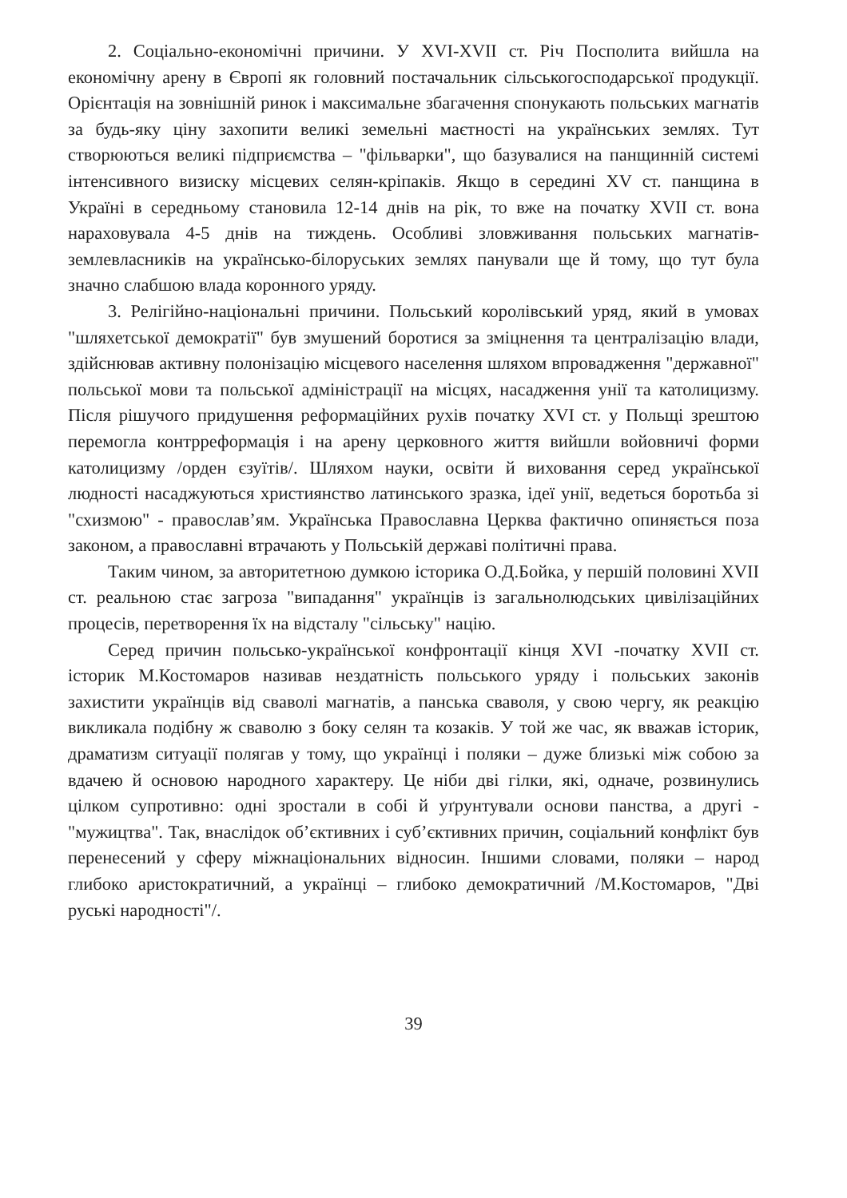2. Соціально-економічні причини. У XVI-XVII ст. Річ Посполита вийшла на економічну арену в Європі як головний постачальник сільськогосподарської продукції. Орієнтація на зовнішній ринок і максимальне збагачення спонукають польських магнатів за будь-яку ціну захопити великі земельні маєтності на українських землях. Тут створюються великі підприємства – "фільварки", що базувалися на панщинній системі інтенсивного визиску місцевих селян-кріпаків. Якщо в середині XV ст. панщина в Україні в середньому становила 12-14 днів на рік, то вже на початку XVII ст. вона нараховувала 4-5 днів на тиждень. Особливі зловживання польських магнатів-землевласників на українсько-білоруських землях панували ще й тому, що тут була значно слабшою влада коронного уряду.
3. Релігійно-національні причини. Польський королівський уряд, який в умовах "шляхетської демократії" був змушений боротися за зміцнення та централізацію влади, здійснював активну полонізацію місцевого населення шляхом впровадження "державної" польської мови та польської адміністрації на місцях, насадження унії та католицизму. Після рішучого придушення реформаційних рухів початку XVI ст. у Польщі зрештою перемогла контрреформація і на арену церковного життя вийшли войовничі форми католицизму /орден єзуїтів/. Шляхом науки, освіти й виховання серед української людності насаджуються християнство латинського зразка, ідеї унії, ведеться боротьба зі "схизмою" - православ’ям. Українська Православна Церква фактично опиняється поза законом, а православні втрачають у Польській державі політичні права.
Таким чином, за авторитетною думкою історика О.Д.Бойка, у першій половині XVII ст. реальною стає загроза "випадання" українців із загальнолюдських цивілізаційних процесів, перетворення їх на відсталу "сільську" націю.
Серед причин польсько-української конфронтації кінця XVI -початку XVII ст. історик М.Костомаров називав нездатність польського уряду і польських законів захистити українців від сваволі магнатів, а панська сваволя, у свою чергу, як реакцію викликала подібну ж сваволю з боку селян та козаків. У той же час, як вважав історик, драматизм ситуації полягав у тому, що українці і поляки – дуже близькі між собою за вдачею й основою народного характеру. Це ніби дві гілки, які, одначе, розвинулись цілком супротивно: одні зростали в собі й уґрунтували основи панства, а другі - "мужицтва". Так, внаслідок об’єктивних і суб’єктивних причин, соціальний конфлікт був перенесений у сферу міжнаціональних відносин. Іншими словами, поляки – народ глибоко аристократичний, а українці – глибоко демократичний /М.Костомаров, "Дві руські народності"/.
39